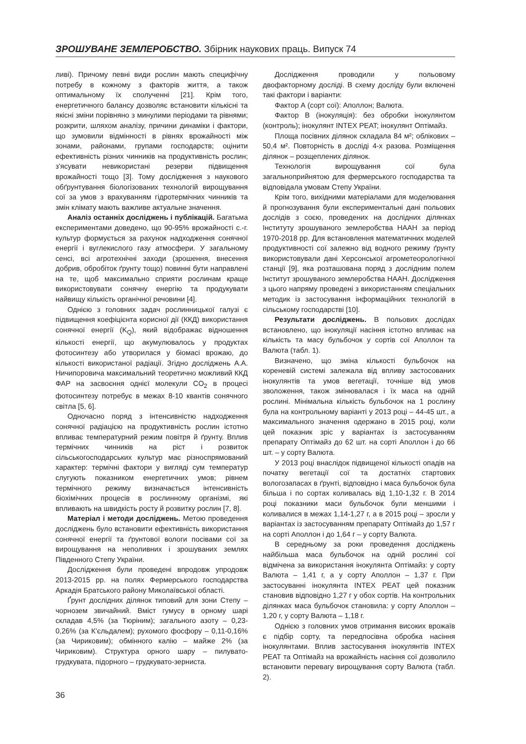ЗРОШУВАНЕ ЗЕМЛЕРОБСТВО. Збірник наукових праць. Випуск 74
ливі). Причому певні види рослин мають специфічну потребу в кожному з факторів життя, а також оптимальному їх сполученні [21]. Крім того, енергетичного балансу дозволяє встановити кількісні та якісні зміни порівняно з минулими періодами та рівнями; розкрити, шляхом аналізу, причини динаміки і фактори, що зумовили відмінності в рівнях врожайності між зонами, районами, групами господарств; оцінити ефективність різних чинників на продуктивність рослин; з'ясувати невикористані резерви підвищення врожайності тощо [3]. Тому дослідження з наукового обґрунтування біологізованих технологій вирощування сої за умов з врахуванням гідротермічних чинників та змін клімату мають важливе актуальне значення.
Аналіз останніх досліджень і публікацій. Багатьма експериментами доведено, що 90-95% врожайності с.-г. культур формується за рахунок надходження сонячної енергії і вуглекислого газу атмосфери. У загальному сенсі, всі агротехнічні заходи (зрошення, внесення добрив, обробіток ґрунту тощо) повинні бути направлені на те, щоб максимально сприяти рослинам краще використовувати сонячну енергію та продукувати найвищу кількість органічної речовини [4].
Однією з головних задач рослинницької галузі є підвищення коефіцієнта корисної дії (ККД) використання сонячної енергії (K<sub>Q</sub>), який відображає відношення кількості енергії, що акумулювалось у продуктах фотосинтезу або утворилася у біомасі врожаю, до кількості використаної радіації. Згідно досліджень А.А. Ничипоровича максимальний теоретично можливий ККД ФАР на засвоєння однієї молекули CO<sub>2</sub> в процесі фотосинтезу потребує в межах 8-10 квантів сонячного світла [5, 6].
Одночасно поряд з інтенсивністю надходження сонячної радіацією на продуктивність рослин істотно впливає температурний режим повітря й ґрунту. Вплив термічних чинників на ріст і розвиток сільськогосподарських культур має різноспрямований характер: термічні фактори у вигляді сум температур слугують показником енергетичних умов; рівнем термічного режиму визначається інтенсивність біохімічних процесів в рослинному організмі, які впливають на швидкість росту й розвитку рослин [7, 8].
Матеріал і методи досліджень. Метою проведення досліджень було встановити ефективність використання сонячної енергії та ґрунтової вологи посівами сої за вирощування на неполивних і зрошуваних землях Південного Степу України.
Дослідження були проведені впродовж упродовж 2013-2015 рр. на полях Фермерського господарства Аркадія Братського району Миколаївської області.
Ґрунт дослідних ділянок типовий для зони Степу – чорнозем звичайний. Вміст гумусу в орному шарі складав 4,5% (за Тюріним); загального азоту – 0,23-0,26% (за К’єльдалем); рухомого фосфору – 0,11-0,16% (за Чириковим); обмінного калію – майже 2% (за Чириковим). Структура орного шару – пилувато-грудкувата, підорного – грудкувато-зерниста.
Дослідження проводили у польовому двофакторному досліді. В схему досліду були включені такі фактори і варіанти:
Фактор А (сорт сої): Аполлон; Валюта.
Фактор В (інокуляція): без обробки інокулянтом (контроль); інокулянт INTEX PEAT; інокулянт Оптімайз.
Площа посівних ділянок складала 84 м²; облікових – 50,4 м². Повторність в досліді 4-х разова. Розміщення ділянок – розщеплених ділянок.
Технологія вирощування сої була загальноприйнятою для фермерського господарства та відповідала умовам Степу України.
Крім того, вихідними матеріалами для моделювання й прогнозування були експериментальні дані польових дослідів з соєю, проведених на дослідних ділянках Інституту зрошуваного землеробства НААН за період 1970-2018 рр. Для встановлення математичних моделей продуктивності сої залежно від водного режиму ґрунту використовували дані Херсонської агрометеорологічної станції [9], яка розташована поряд з дослідним полем Інститут зрошуваного землеробства НААН. Дослідження з цього напряму проведені з використанням спеціальних методик із застосування інформаційних технологій в сільському господарстві [10].
Результати досліджень. В польових дослідах встановлено, що інокуляції насіння істотно впливає на кількість та масу бульбочок у сортів сої Аполлон та Валюта (табл. 1).
Визначено, що зміна кількості бульбочок на кореневій системі залежала від впливу застосованих інокулянтів та умов вегетації, точніше від умов зволоження, також змінювалася і їх маса на одній рослині. Мінімальна кількість бульбочок на 1 рослину була на контрольному варіанті у 2013 році – 44-45 шт., а максимального значення одержано в 2015 році, коли цей показник зріс у варіантах із застосуванням препарату Оптімайз до 62 шт. на сорті Аполлон і до 66 шт. – у сорту Валюта.
У 2013 році внаслідок підвищеної кількості опадів на початку вегетації сої та достатніх стартових вологозапасах в ґрунті, відповідно і маса бульбочок була більша і по сортах коливалась від 1,10-1,32 г. В 2014 році показники маси бульбочок були меншими і коливалися в межах 1,14-1,27 г, а в 2015 році – зросли у варіантах із застосуванням препарату Оптімайз до 1,57 г на сорті Аполлон і до 1,64 г – у сорту Валюта.
В середньому за роки проведення досліджень найбільша маса бульбочок на одній рослині сої відмічена за використання інокулянта Оптімайз: у сорту Валюта – 1,41 г, а у сорту Аполлон – 1,37 г. При застосуванні інокулянта INTEX PEAT цей показник становив відповідно 1,27 г у обох сортів. На контрольних ділянках маса бульбочок становила: у сорту Аполлон – 1,20 г, у сорту Валюта – 1,18 г.
Однією з головних умов отримання високих врожаїв є підбір сорту, та передпосівна обробка насіння інокулянтами. Вплив застосування інокулянтів INTEX PEAT та Оптімайз на врожайність насіння сої дозволило встановити перевагу вирощування сорту Валюта (табл. 2).
36